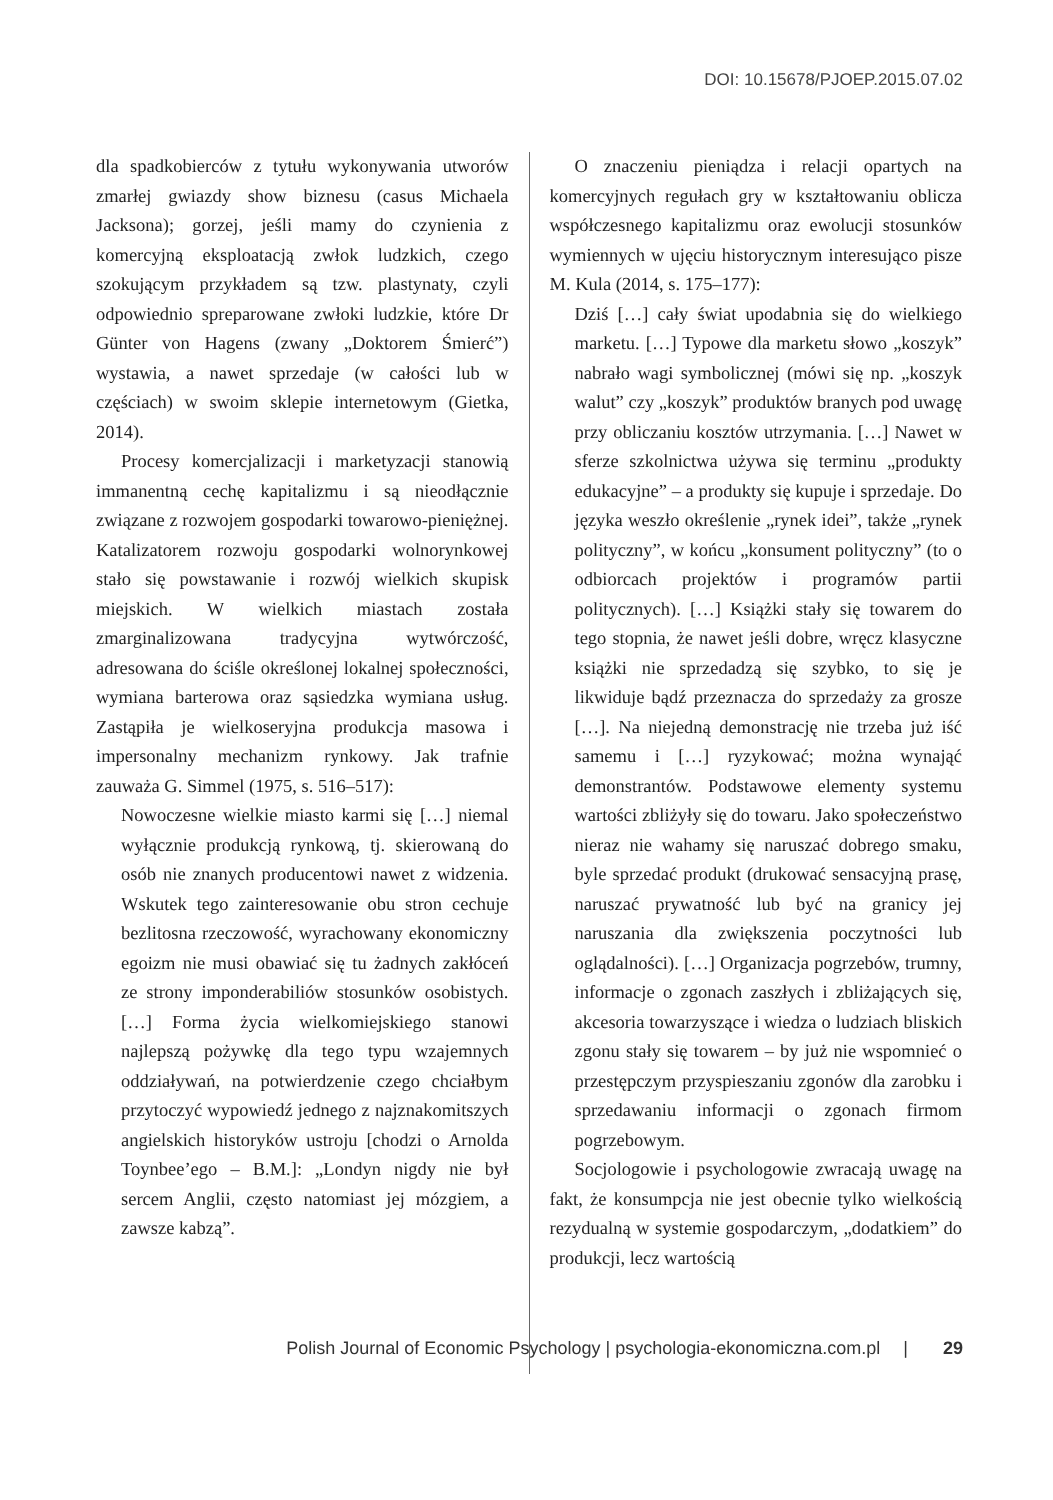DOI: 10.15678/PJOEP.2015.07.02
dla spadkobierców z tytułu wykonywania utworów zmarłej gwiazdy show biznesu (casus Michaela Jacksona); gorzej, jeśli mamy do czynienia z komercyjną eksploatacją zwłok ludzkich, czego szokującym przykładem są tzw. plastynaty, czyli odpowiednio spreparowane zwłoki ludzkie, które Dr Günter von Hagens (zwany „Doktorem Śmierć”) wystawia, a nawet sprzedaje (w całości lub w częściach) w swoim sklepie internetowym (Gietka, 2014).
Procesy komercjalizacji i marketyzacji stanowią immanentną cechę kapitalizmu i są nieodłącznie związane z rozwojem gospodarki towarowo-pieniężnej. Katalizatorem rozwoju gospodarki wolnorynkowej stało się powstawanie i rozwój wielkich skupisk miejskich. W wielkich miastach została zmarginalizowana tradycyjna wytwórczość, adresowana do ściśle określonej lokalnej społeczności, wymiana barterowa oraz sąsiedzka wymiana usług. Zastąpiła je wielkoseryjna produkcja masowa i impersonalny mechanizm rynkowy. Jak trafnie zauważa G. Simmel (1975, s. 516–517):
Nowoczesne wielkie miasto karmi się […] niemal wyłącznie produkcją rynkową, tj. skierowaną do osób nie znanych producentowi nawet z widzenia. Wskutek tego zainteresowanie obu stron cechuje bezlitosna rzeczowość, wyrachowany ekonomiczny egoizm nie musi obawiać się tu żadnych zakłóceń ze strony imponderabiliów stosunków osobistych. […] Forma życia wielkomiejskiego stanowi najlepszą pożywkę dla tego typu wzajemnych oddziaływań, na potwierdzenie czego chciałbym przytoczyć wypowiedź jednego z najznakomitszych angielskich historyków ustroju [chodzi o Arnolda Toynbee’ego – B.M.]: „Londyn nigdy nie był sercem Anglii, często natomiast jej mózgiem, a zawsze kabzą”.
O znaczeniu pieniądza i relacji opartych na komercyjnych regułach gry w kształtowaniu oblicza współczesnego kapitalizmu oraz ewolucji stosunków wymiennych w ujęciu historycznym interesująco pisze M. Kula (2014, s. 175–177):
Dziś […] cały świat upodabnia się do wielkiego marketu. […] Typowe dla marketu słowo „koszyk” nabrało wagi symbolicznej (mówi się np. „koszyk walut” czy „koszyk” produktów branych pod uwagę przy obliczaniu kosztów utrzymania. […] Nawet w sferze szkolnictwa używa się terminu „produkty edukacyjne” – a produkty się kupuje i sprzedaje. Do języka weszło określenie „rynek idei”, także „rynek polityczny”, w końcu „konsument polityczny” (to o odbiorcach projektów i programów partii politycznych). […] Książki stały się towarem do tego stopnia, że nawet jeśli dobre, wręcz klasyczne książki nie sprzedadzą się szybko, to się je likwiduje bądź przeznacza do sprzedaży za grosze […]. Na niejedną demonstrację nie trzeba już iść samemu i […] ryzykować; można wynająć demonstrantów. Podstawowe elementy systemu wartości zbliżyły się do towaru. Jako społeczeństwo nieraz nie wahamy się naruszać dobrego smaku, byle sprzedać produkt (drukować sensacyjną prasę, naruszać prywatność lub być na granicy jej naruszania dla zwiększenia poczytności lub oglądalności). […] Organizacja pogrzebów, trumny, informacje o zgonach zaszłych i zbliżających się, akcesoria towarzyszące i wiedza o ludziach bliskich zgonu stały się towarem – by już nie wspomnieć o przestępczym przyspieszaniu zgonów dla zarobku i sprzedawaniu informacji o zgonach firmom pogrzebowym.
Socjologowie i psychologowie zwracają uwagę na fakt, że konsumpcja nie jest obecnie tylko wielkością rezydualną w systemie gospodarczym, „dodatkiem” do produkcji, lecz wartością
Polish Journal of Economic Psychology | psychologia-ekonomiczna.com.pl | 29